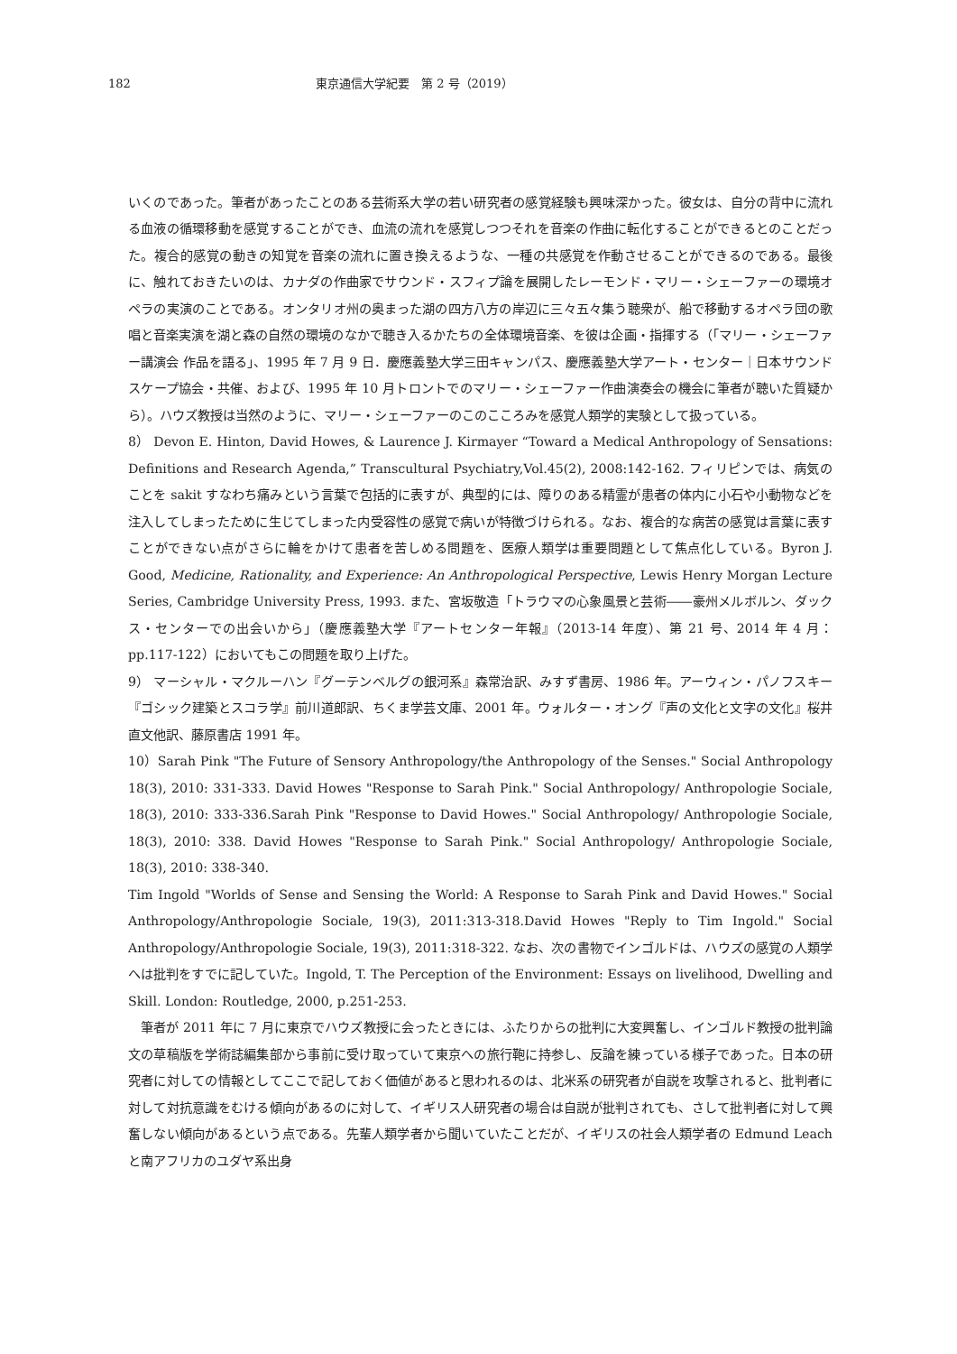182 東京通信大学紀要　第 2 号（2019）
いくのであった。筆者があったことのある芸術系大学の若い研究者の感覚経験も興味深かった。彼女は、自分の背中に流れる血液の循環移動を感覚することができ、血流の流れを感覚しつつそれを音楽の作曲に転化することができるとのことだった。複合的感覚の動きの知覚を音楽の流れに置き換えるような、一種の共感覚を作動させることができるのである。最後に、触れておきたいのは、カナダの作曲家でサウンド・スフィプ論を展開したレーモンド・マリー・シェーファーの環境オペラの実演のことである。オンタリオ州の奥まった湖の四方八方の岸辺に三々五々集う聴衆が、船で移動するオペラ団の歌唱と音楽実演を湖と森の自然の環境のなかで聴き入るかたちの全体環境音楽、を彼は企画・指揮する（「マリー・シェーファー講演会 作品を語る」、1995 年 7 月 9 日．慶應義塾大学三田キャンパス、慶應義塾大学アート・センター｜日本サウンドスケープ協会・共催、および、1995 年 10 月トロントでのマリー・シェーファー作曲演奏会の機会に筆者が聴いた質疑から）。ハウズ教授は当然のように、マリー・シェーファーのこのこころみを感覚人類学的実験として扱っている。
8） Devon E. Hinton, David Howes, & Laurence J. Kirmayer “Toward a Medical Anthropology of Sensations: Definitions and Research Agenda,” Transcultural Psychiatry,Vol.45(2), 2008:142-162. フィリピンでは、病気のことを sakit すなわち痛みという言葉で包括的に表すが、典型的には、障りのある精霊が患者の体内に小石や小動物などを注入してしまったために生じてしまった内受容性の感覚で病いが特徴づけられる。なお、複合的な病苦の感覚は言葉に表すことができない点がさらに輪をかけて患者を苦しめる問題を、医療人類学は重要問題として焦点化している。Byron J. Good, Medicine, Rationality, and Experience: An Anthropological Perspective, Lewis Henry Morgan Lecture Series, Cambridge University Press, 1993. また、宮坂敬造「トラウマの心象風景と芸術――豪州メルボルン、ダックス・センターでの出会いから」（慶應義塾大学『アートセンター年報』（2013-14 年度）、第 21 号、2014 年 4 月：pp.117-122）においてもこの問題を取り上げた。
9） マーシャル・マクルーハン『グーテンベルグの銀河系』森常治訳、みすず書房、1986 年。アーウィン・パノフスキー『ゴシック建築とスコラ学』前川道郎訳、ちくま学芸文庫、2001 年。ウォルター・オング『声の文化と文字の文化』桜井直文他訳、藤原書店 1991 年。
10）Sarah Pink "The Future of Sensory Anthropology/the Anthropology of the Senses." Social Anthropology 18(3), 2010: 331-333. David Howes "Response to Sarah Pink." Social Anthropology/ Anthropologie Sociale, 18(3), 2010: 333-336.Sarah Pink "Response to David Howes." Social Anthropology/ Anthropologie Sociale, 18(3), 2010: 338. David Howes "Response to Sarah Pink." Social Anthropology/ Anthropologie Sociale, 18(3), 2010: 338-340.
Tim Ingold "Worlds of Sense and Sensing the World: A Response to Sarah Pink and David Howes." Social Anthropology/Anthropologie Sociale, 19(3), 2011:313-318.David Howes "Reply to Tim Ingold." Social Anthropology/Anthropologie Sociale, 19(3), 2011:318-322. なお、次の書物でインゴルドは、ハウズの感覚の人類学へは批判をすでに記していた。Ingold, T. The Perception of the Environment: Essays on livelihood, Dwelling and Skill. London: Routledge, 2000, p.251-253.
筆者が 2011 年に 7 月に東京でハウズ教授に会ったときには、ふたりからの批判に大変興奮し、インゴルド教授の批判論文の草稿版を学術誌編集部から事前に受け取っていて東京への旅行鞄に持参し、反論を練っている様子であった。日本の研究者に対しての情報としてここで記しておく価値があると思われるのは、北米系の研究者が自説を攻撃されると、批判者に対して対抗意識をむける傾向があるのに対して、イギリス人研究者の場合は自説が批判されても、さして批判者に対して興奮しない傾向があるという点である。先輩人類学者から聞いていたことだが、イギリスの社会人類学者の Edmund Leach と南アフリカのユダヤ系出身